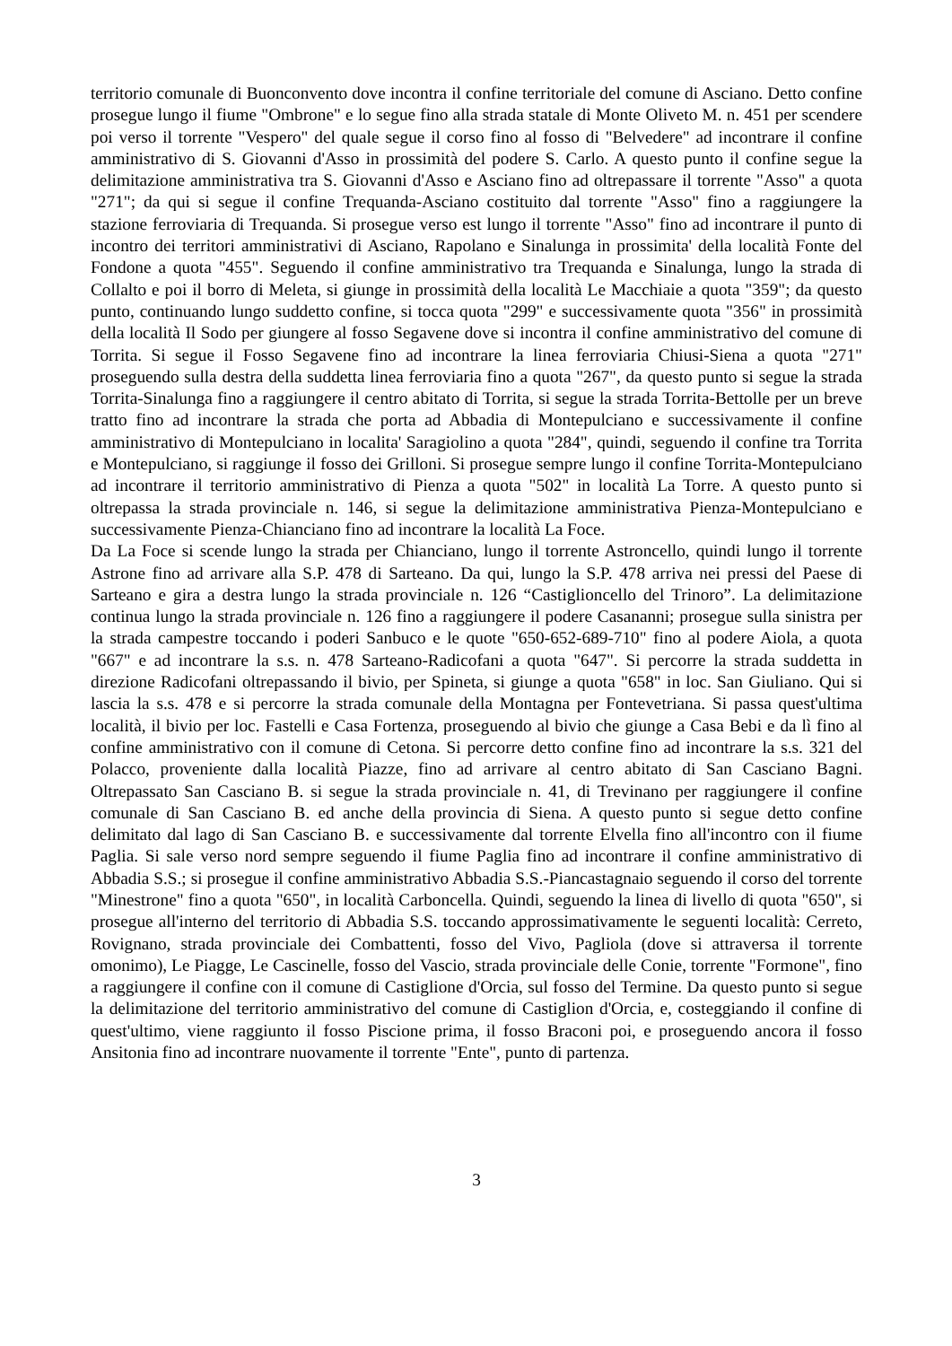territorio comunale di Buonconvento dove incontra il confine territoriale del comune di Asciano. Detto confine prosegue lungo il fiume "Ombrone" e lo segue fino alla strada statale di Monte Oliveto M. n. 451 per scendere poi verso il torrente "Vespero" del quale segue il corso fino al fosso di "Belvedere" ad incontrare il confine amministrativo di S. Giovanni d'Asso in prossimità del podere S. Carlo. A questo punto il confine segue la delimitazione amministrativa tra S. Giovanni d'Asso e Asciano fino ad oltrepassare il torrente "Asso" a quota "271"; da qui si segue il confine Trequanda-Asciano costituito dal torrente "Asso" fino a raggiungere la stazione ferroviaria di Trequanda. Si prosegue verso est lungo il torrente "Asso" fino ad incontrare il punto di incontro dei territori amministrativi di Asciano, Rapolano e Sinalunga in prossimita' della località Fonte del Fondone a quota "455". Seguendo il confine amministrativo tra Trequanda e Sinalunga, lungo la strada di Collalto e poi il borro di Meleta, si giunge in prossimità della località Le Macchiaie a quota "359"; da questo punto, continuando lungo suddetto confine, si tocca quota "299" e successivamente quota "356" in prossimità della località Il Sodo per giungere al fosso Segavene dove si incontra il confine amministrativo del comune di Torrita. Si segue il Fosso Segavene fino ad incontrare la linea ferroviaria Chiusi-Siena a quota "271" proseguendo sulla destra della suddetta linea ferroviaria fino a quota "267", da questo punto si segue la strada Torrita-Sinalunga fino a raggiungere il centro abitato di Torrita, si segue la strada Torrita-Bettolle per un breve tratto fino ad incontrare la strada che porta ad Abbadia di Montepulciano e successivamente il confine amministrativo di Montepulciano in localita' Saragiolino a quota "284", quindi, seguendo il confine tra Torrita e Montepulciano, si raggiunge il fosso dei Grilloni. Si prosegue sempre lungo il confine Torrita-Montepulciano ad incontrare il territorio amministrativo di Pienza a quota "502" in località La Torre. A questo punto si oltrepassa la strada provinciale n. 146, si segue la delimitazione amministrativa Pienza-Montepulciano e successivamente Pienza-Chianciano fino ad incontrare la località La Foce.
Da La Foce si scende lungo la strada per Chianciano, lungo il torrente Astroncello, quindi lungo il torrente Astrone fino ad arrivare alla S.P. 478 di Sarteano. Da qui, lungo la S.P. 478 arriva nei pressi del Paese di Sarteano e gira a destra lungo la strada provinciale n. 126 “Castiglioncello del Trinoro”. La delimitazione continua lungo la strada provinciale n. 126 fino a raggiungere il podere Casananni; prosegue sulla sinistra per la strada campestre toccando i poderi Sanbuco e le quote "650-652-689-710" fino al podere Aiola, a quota "667" e ad incontrare la s.s. n. 478 Sarteano-Radicofani a quota "647". Si percorre la strada suddetta in direzione Radicofani oltrepassando il bivio, per Spineta, si giunge a quota "658" in loc. San Giuliano. Qui si lascia la s.s. 478 e si percorre la strada comunale della Montagna per Fontevetriana. Si passa quest'ultima località, il bivio per loc. Fastelli e Casa Fortenza, proseguendo al bivio che giunge a Casa Bebi e da lì fino al confine amministrativo con il comune di Cetona. Si percorre detto confine fino ad incontrare la s.s. 321 del Polacco, proveniente dalla località Piazze, fino ad arrivare al centro abitato di San Casciano Bagni. Oltrepassato San Casciano B. si segue la strada provinciale n. 41, di Trevinano per raggiungere il confine comunale di San Casciano B. ed anche della provincia di Siena. A questo punto si segue detto confine delimitato dal lago di San Casciano B. e successivamente dal torrente Elvella fino all'incontro con il fiume Paglia. Si sale verso nord sempre seguendo il fiume Paglia fino ad incontrare il confine amministrativo di Abbadia S.S.; si prosegue il confine amministrativo Abbadia S.S.-Piancastagnaio seguendo il corso del torrente "Minestrone" fino a quota "650", in località Carboncella. Quindi, seguendo la linea di livello di quota "650", si prosegue all'interno del territorio di Abbadia S.S. toccando approssimativamente le seguenti località: Cerreto, Rovignano, strada provinciale dei Combattenti, fosso del Vivo, Pagliola (dove si attraversa il torrente omonimo), Le Piagge, Le Cascinelle, fosso del Vascio, strada provinciale delle Conie, torrente "Formone", fino a raggiungere il confine con il comune di Castiglione d'Orcia, sul fosso del Termine. Da questo punto si segue la delimitazione del territorio amministrativo del comune di Castiglion d'Orcia, e, costeggiando il confine di quest'ultimo, viene raggiunto il fosso Piscione prima, il fosso Braconi poi, e proseguendo ancora il fosso Ansitonia fino ad incontrare nuovamente il torrente "Ente", punto di partenza.
3